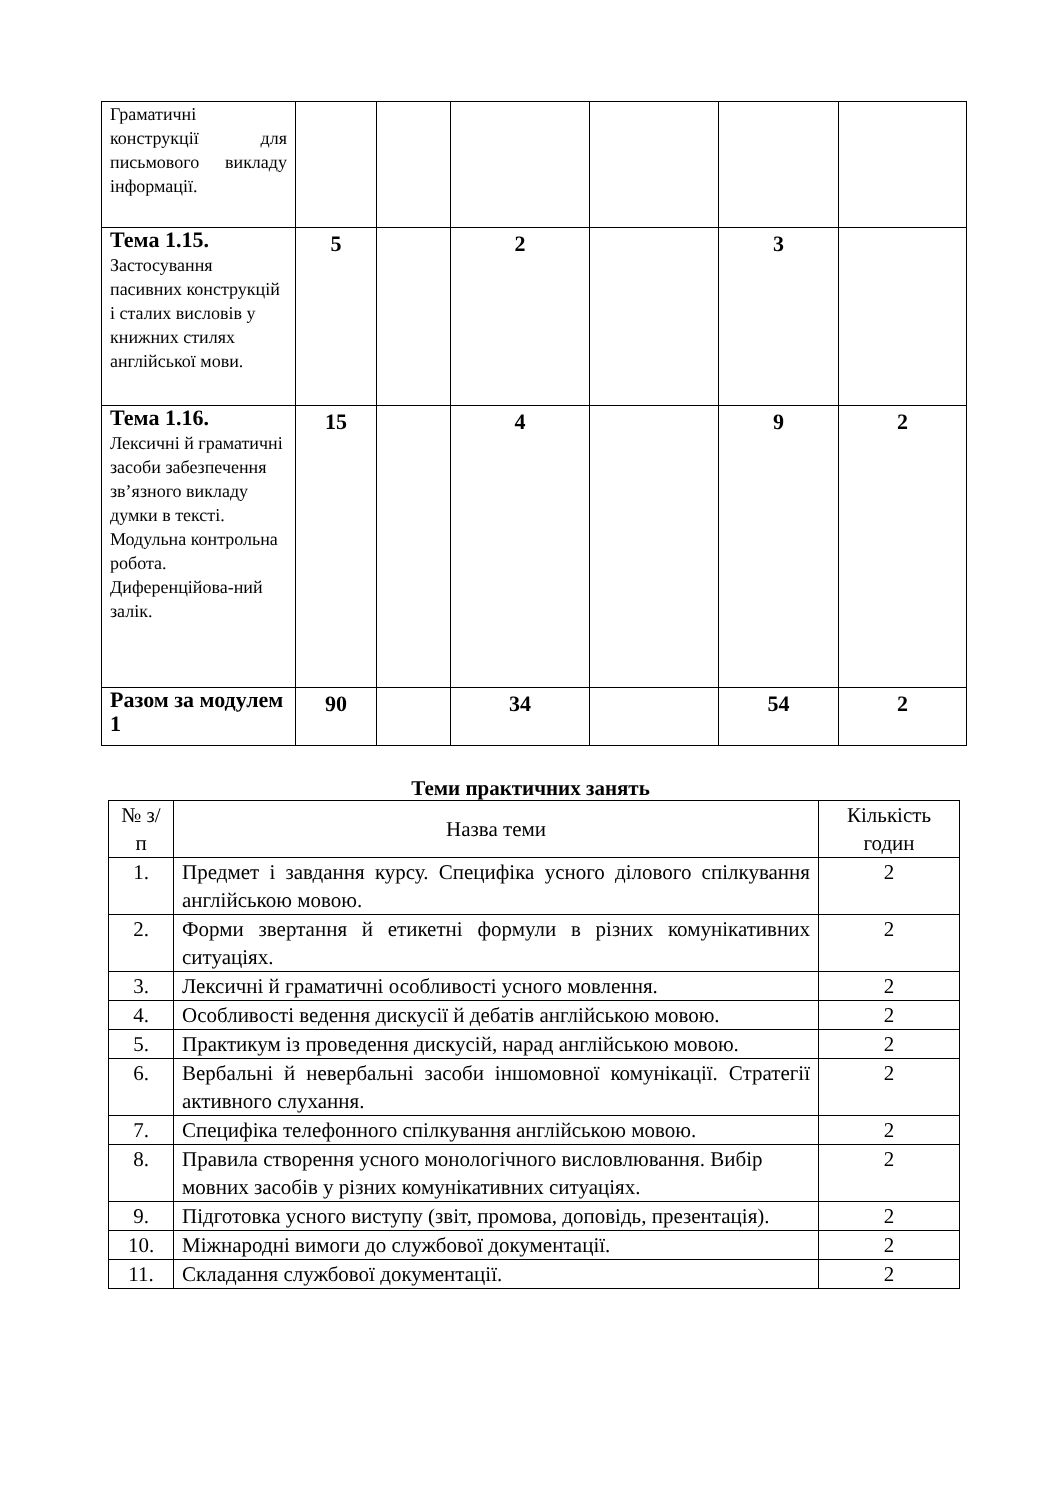| Граматичні конструкції для письмового викладу інформації. | | | | | | |
| Тема 1.15. Застосування пасивних конструкцій і сталих висловів у книжних стилях англійської мови. | 5 | | 2 | | 3 | |
| Тема 1.16. Лексичні й граматичні засоби забезпечення зв’язного викладу думки в тексті. Модульна контрольна робота. Диференційова-ний залік. | 15 | | 4 | | 9 | 2 |
| Разом за модулем 1 | 90 | | 34 | | 54 | 2 |
Теми практичних занять
| № з/п | Назва теми | Кількість годин |
| 1. | Предмет і завдання курсу. Специфіка усного ділового спілкування англійською мовою. | 2 |
| 2. | Форми звертання й етикетні формули в різних комунікативних ситуаціях. | 2 |
| 3. | Лексичні й граматичні особливості усного мовлення. | 2 |
| 4. | Особливості ведення дискусії й дебатів англійською мовою. | 2 |
| 5. | Практикум із проведення дискусій, нарад англійською мовою. | 2 |
| 6. | Вербальні й невербальні засоби іншомовної комунікації. Стратегії активного слухання. | 2 |
| 7. | Специфіка телефонного спілкування англійською мовою. | 2 |
| 8. | Правила створення усного монологічного висловлювання. Вибір мовних засобів у різних комунікативних ситуаціях. | 2 |
| 9. | Підготовка усного виступу (звіт, промова, доповідь, презентація). | 2 |
| 10. | Міжнародні вимоги до службової документації. | 2 |
| 11. | Складання службової документації. | 2 |